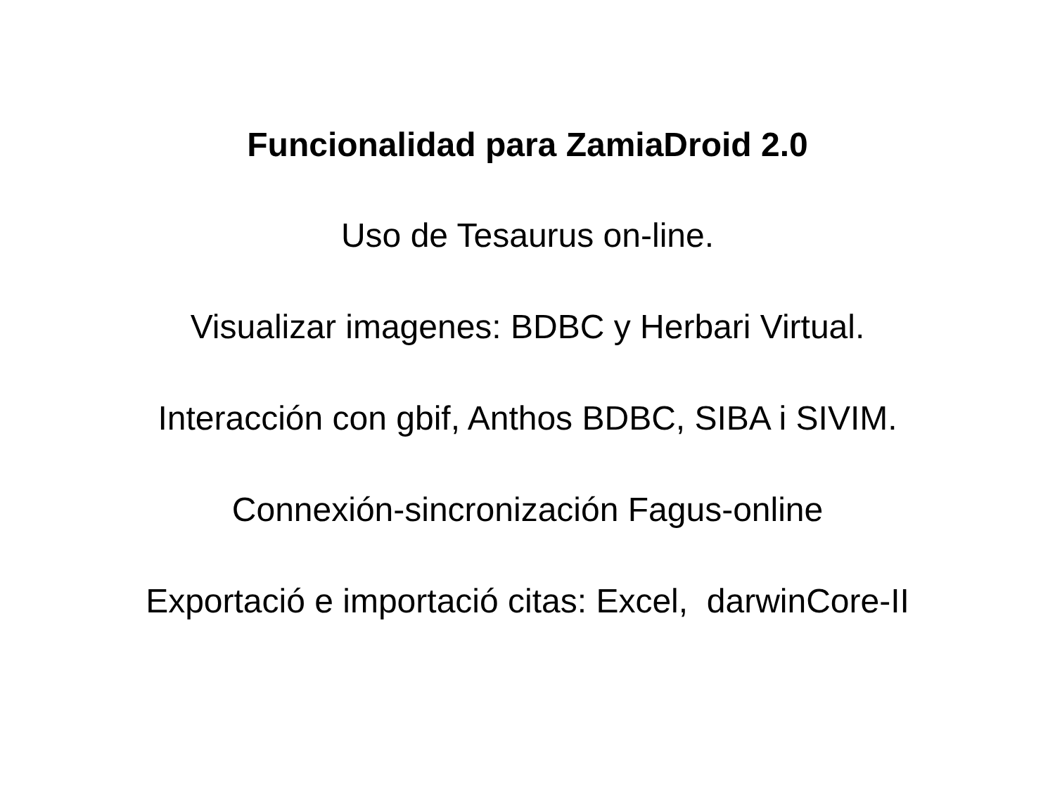Funcionalidad para ZamiaDroid 2.0
Uso de Tesaurus on-line.
Visualizar imagenes: BDBC y Herbari Virtual.
Interacción con gbif, Anthos BDBC, SIBA i SIVIM.
Connexión-sincronización Fagus-online
Exportació e importació citas: Excel, darwinCore-II